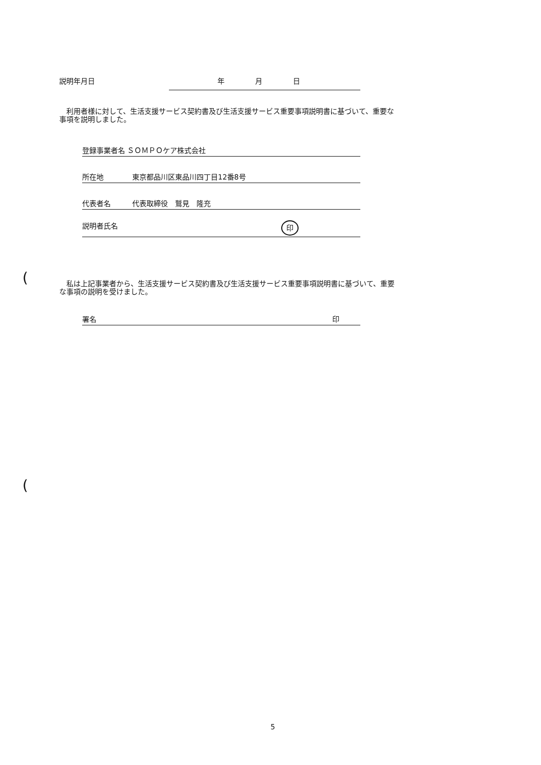説明年月日 年 月 日
　利用者様に対して、生活支援サービス契約書及び生活支援サービス重要事項説明書に基づいて、重要な事項を説明しました。
登録事業者名 ＳＯＭＰＯケア株式会社
所在地 東京都品川区東品川四丁目12番8号
代表者名 代表取締役　鷲見　隆充
説明者氏名 印
(
　私は上記事業者から、生活支援サービス契約書及び生活支援サービス重要事項説明書に基づいて、重要な事項の説明を受けました。
署名 印
(
5